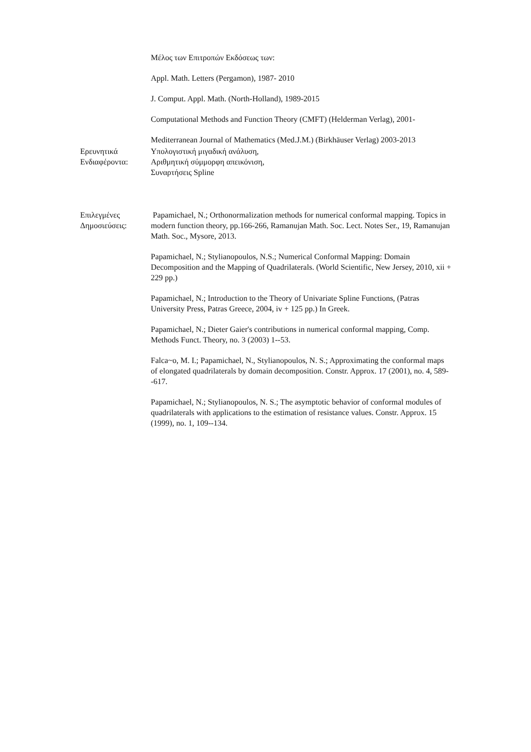Μέλος των Επιτροπών Εκδόσεως των:
Appl. Math. Letters (Pergamon), 1987- 2010
J. Comput. Appl. Math. (North-Holland), 1989-2015
Computational Methods and Function Theory (CMFT) (Helderman Verlag), 2001-
Mediterranean Journal of Mathematics (Med.J.M.) (Birkhäuser Verlag) 2003-2013
Ερευνητικά
Ενδιαφέροντα:
Υπολογιστική μιγαδική ανάλυση,
Αριθμητική σύμμορφη απεικόνιση,
Συναρτήσεις Spline
Επιλεγμένες
Δημοσιεύσεις:
Papamichael, N.; Orthonormalization methods for numerical conformal mapping. Topics in modern function theory, pp.166-266, Ramanujan Math. Soc. Lect. Notes Ser., 19, Ramanujan Math. Soc., Mysore, 2013.
Papamichael, N.; Stylianopoulos, N.S.; Numerical Conformal Mapping: Domain Decomposition and the Mapping of Quadrilaterals. (World Scientific, New Jersey, 2010, xii + 229 pp.)
Papamichael, N.; Introduction to the Theory of Univariate Spline Functions, (Patras University Press, Patras Greece, 2004, iv + 125 pp.) In Greek.
Papamichael, N.; Dieter Gaier's contributions in numerical conformal mapping, Comp. Methods Funct. Theory, no. 3 (2003) 1--53.
Falca~o, M. I.; Papamichael, N., Stylianopoulos, N. S.; Approximating the conformal maps of elongated quadrilaterals by domain decomposition. Constr. Approx. 17 (2001), no. 4, 589--617.
Papamichael, N.; Stylianopoulos, N. S.; The asymptotic behavior of conformal modules of quadrilaterals with applications to the estimation of resistance values. Constr. Approx. 15 (1999), no. 1, 109--134.